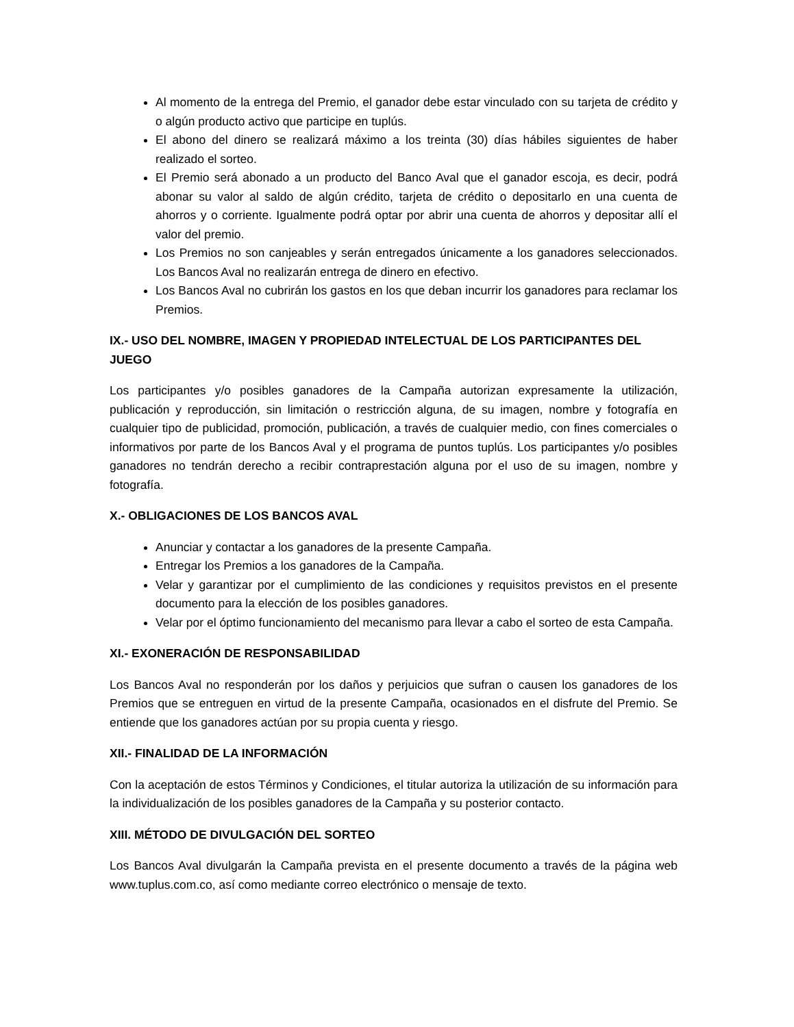Al momento de la entrega del Premio, el ganador debe estar vinculado con su tarjeta de crédito y o algún producto activo que participe en tuplús.
El abono del dinero se realizará máximo a los treinta (30) días hábiles siguientes de haber realizado el sorteo.
El Premio será abonado a un producto del Banco Aval que el ganador escoja, es decir, podrá abonar su valor al saldo de algún crédito, tarjeta de crédito o depositarlo en una cuenta de ahorros y o corriente. Igualmente podrá optar por abrir una cuenta de ahorros y depositar allí el valor del premio.
Los Premios no son canjeables y serán entregados únicamente a los ganadores seleccionados. Los Bancos Aval no realizarán entrega de dinero en efectivo.
Los Bancos Aval no cubrirán los gastos en los que deban incurrir los ganadores para reclamar los Premios.
IX.- USO DEL NOMBRE, IMAGEN Y PROPIEDAD INTELECTUAL DE LOS PARTICIPANTES DEL JUEGO
Los participantes y/o posibles ganadores de la Campaña autorizan expresamente la utilización, publicación y reproducción, sin limitación o restricción alguna, de su imagen, nombre y fotografía en cualquier tipo de publicidad, promoción, publicación, a través de cualquier medio, con fines comerciales o informativos por parte de los Bancos Aval y el programa de puntos tuplús. Los participantes y/o posibles ganadores no tendrán derecho a recibir contraprestación alguna por el uso de su imagen, nombre y fotografía.
X.- OBLIGACIONES DE LOS BANCOS AVAL
Anunciar y contactar a los ganadores de la presente Campaña.
Entregar los Premios a los ganadores de la Campaña.
Velar y garantizar por el cumplimiento de las condiciones y requisitos previstos en el presente documento para la elección de los posibles ganadores.
Velar por el óptimo funcionamiento del mecanismo para llevar a cabo el sorteo de esta Campaña.
XI.- EXONERACIÓN DE RESPONSABILIDAD
Los Bancos Aval no responderán por los daños y perjuicios que sufran o causen los ganadores de los Premios que se entreguen en virtud de la presente Campaña, ocasionados en el disfrute del Premio. Se entiende que los ganadores actúan por su propia cuenta y riesgo.
XII.- FINALIDAD DE LA INFORMACIÓN
Con la aceptación de estos Términos y Condiciones, el titular autoriza la utilización de su información para la individualización de los posibles ganadores de la Campaña y su posterior contacto.
XIII. MÉTODO DE DIVULGACIÓN DEL SORTEO
Los Bancos Aval divulgarán la Campaña prevista en el presente documento a través de la página web www.tuplus.com.co, así como mediante correo electrónico o mensaje de texto.